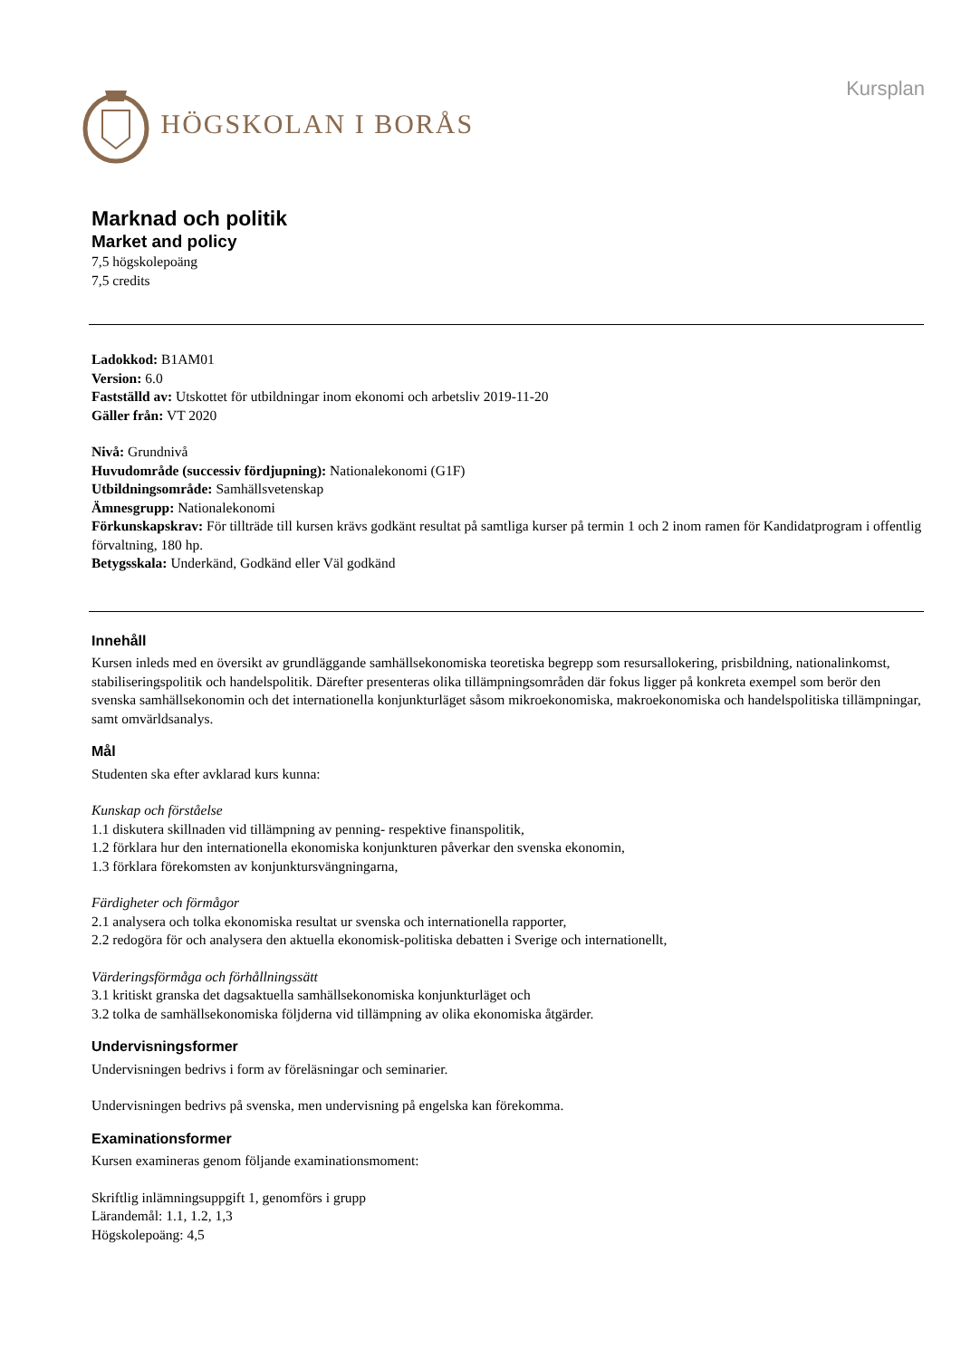HÖGSKOLAN I BORÅS
Kursplan
Marknad och politik
Market and policy
7,5 högskolepoäng
7,5 credits
Ladokkod: B1AM01
Version: 6.0
Fastställd av: Utskottet för utbildningar inom ekonomi och arbetsliv 2019-11-20
Gäller från: VT 2020
Nivå: Grundnivå
Huvudområde (successiv fördjupning): Nationalekonomi (G1F)
Utbildningsområde: Samhällsvetenskap
Ämnesgrupp: Nationalekonomi
Förkunskapskrav: För tillträde till kursen krävs godkänt resultat på samtliga kurser på termin 1 och 2 inom ramen för Kandidatprogram i offentlig förvaltning, 180 hp.
Betygsskala: Underkänd, Godkänd eller Väl godkänd
Innehåll
Kursen inleds med en översikt av grundläggande samhällsekonomiska teoretiska begrepp som resursallokering, prisbildning, nationalinkomst, stabiliseringspolitik och handelspolitik. Därefter presenteras olika tillämpningsområden där fokus ligger på konkreta exempel som berör den svenska samhällsekonomin och det internationella konjunkturläget såsom mikroekonomiska, makroekonomiska och handelspolitiska tillämpningar, samt omvärldsanalys.
Mål
Studenten ska efter avklarad kurs kunna:
Kunskap och förståelse
1.1 diskutera skillnaden vid tillämpning av penning- respektive finanspolitik,
1.2 förklara hur den internationella ekonomiska konjunkturen påverkar den svenska ekonomin,
1.3 förklara förekomsten av konjunktursvängningarna,
Färdigheter och förmågor
2.1 analysera och tolka ekonomiska resultat ur svenska och internationella rapporter,
2.2 redogöra för och analysera den aktuella ekonomisk-politiska debatten i Sverige och internationellt,
Värderingsförmåga och förhållningssätt
3.1 kritiskt granska det dagsaktuella samhällsekonomiska konjunkturläget och
3.2 tolka de samhällsekonomiska följderna vid tillämpning av olika ekonomiska åtgärder.
Undervisningsformer
Undervisningen bedrivs i form av föreläsningar och seminarier.
Undervisningen bedrivs på svenska, men undervisning på engelska kan förekomma.
Examinationsformer
Kursen examineras genom följande examinationsmoment:
Skriftlig inlämningsuppgift 1, genomförs i grupp
Lärandemål: 1.1, 1.2, 1,3
Högskolepoäng: 4,5